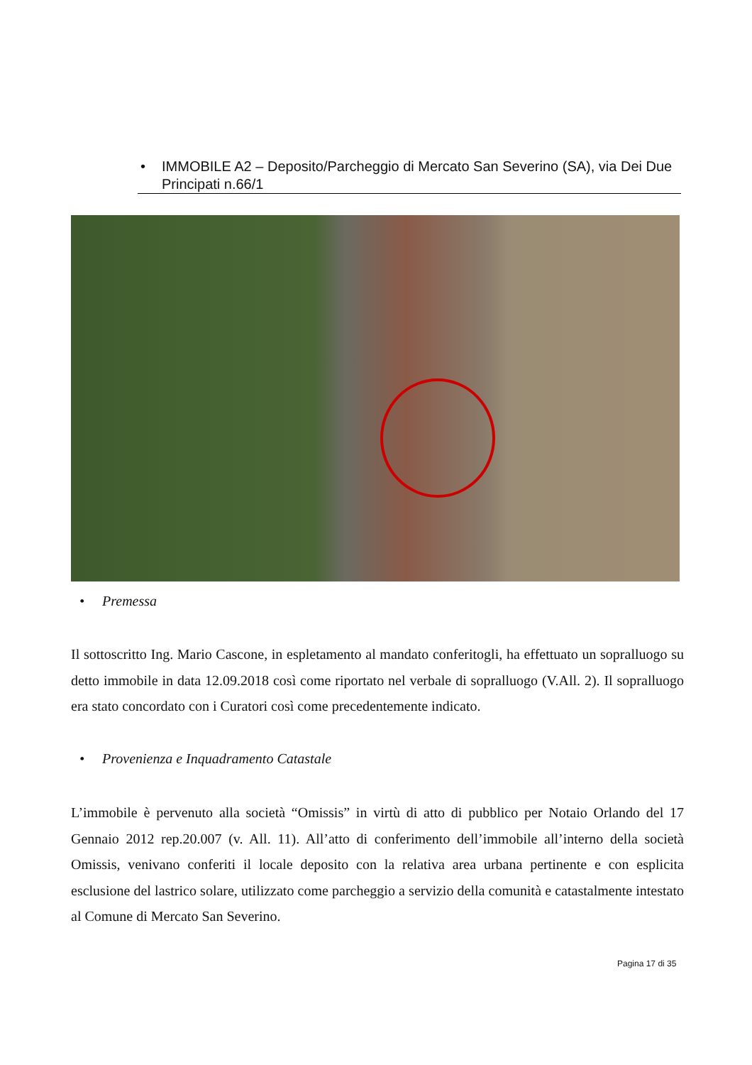• IMMOBILE A2 – Deposito/Parcheggio di Mercato San Severino (SA), via Dei Due Principati n.66/1
• Premessa
Il sottoscritto Ing. Mario Cascone, in espletamento al mandato conferitogli, ha effettuato un sopralluogo su detto immobile in data 12.09.2018 così come riportato nel verbale di sopralluogo (V.All. 2). Il sopralluogo era stato concordato con i Curatori così come precedentemente indicato.
• Provenienza e Inquadramento Catastale
L’immobile è pervenuto alla società “Omissis” in virtù di atto di pubblico per Notaio Orlando del 17 Gennaio 2012 rep.20.007 (v. All. 11). All’atto di conferimento dell’immobile all’interno della società Omissis, venivano conferiti il locale deposito con la relativa area urbana pertinente e con esplicita esclusione del lastrico solare, utilizzato come parcheggio a servizio della comunità e catastalmente intestato al Comune di Mercato San Severino.
Pagina 17 di 35